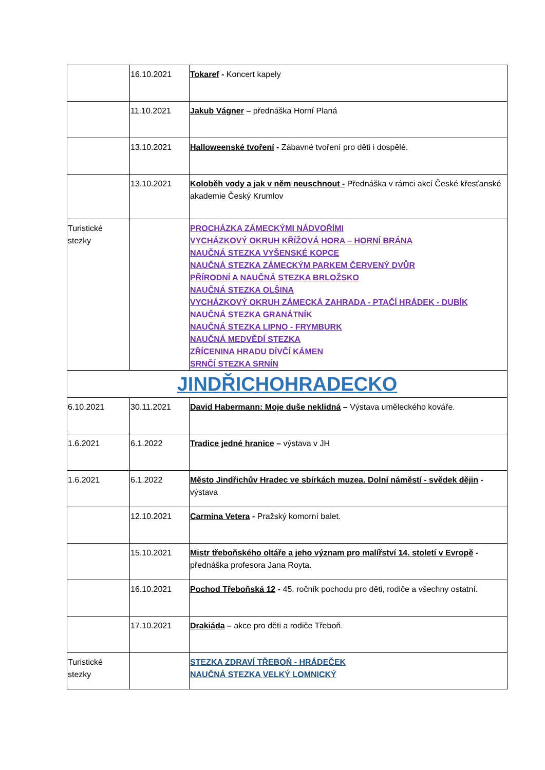| | 16.10.2021 | Tokaref - Koncert kapely |
| | 11.10.2021 | Jakub Vágner – přednáška Horní Planá |
| | 13.10.2021 | Halloweenské tvoření - Zábavné tvoření pro děti i dospělé. |
| | 13.10.2021 | Koloběh vody a jak v něm neuschnout - Přednáška v rámci akcí České křesťanské akademie Český Krumlov |
| Turistické stezky | | PROCHÁZKA ZÁMECKÝMI NÁDVOŘÍMI VYCHÁZKOVÝ OKRUH KŘÍŽOVÁ HORA – HORNÍ BRÁNA NAUČNÁ STEZKA VYŠENSKÉ KOPCE NAUČNÁ STEZKA ZÁMECKÝM PARKEM ČERVENÝ DVŮR PŘÍRODNÍ A NAUČNÁ STEZKA BRLOŽSKO NAUČNÁ STEZKA OLŠINA VYCHÁZKOVÝ OKRUH ZÁMECKÁ ZAHRADA - PTAČÍ HRÁDEK - DUBÍK NAUČNÁ STEZKA GRANÁTNÍK NAUČNÁ STEZKA LIPNO - FRYMBURK NAUČNÁ MEDVĚDÍ STEZKA ZŘÍCENINA HRADU DÍVČÍ KÁMEN SRNČÍ STEZKA SRNÍN |
| JINDŘICHOHRADECKO | | |
| 6.10.2021 | 30.11.2021 | David Habermann: Moje duše neklidná – Výstava uměleckého kováře. |
| 1.6.2021 | 6.1.2022 | Tradice jedné hranice – výstava v JH |
| 1.6.2021 | 6.1.2022 | Město Jindřichův Hradec ve sbírkách muzea. Dolní náměstí - svědek dějin - výstava |
| | 12.10.2021 | Carmina Vetera - Pražský komorní balet. |
| | 15.10.2021 | Mistr třeboňského oltáře a jeho význam pro malířství 14. století v Evropě - přednáška profesora Jana Royta. |
| | 16.10.2021 | Pochod Třeboňská 12 - 45. ročník pochodu pro děti, rodiče a všechny ostatní. |
| | 17.10.2021 | Drakiáda – akce pro děti a rodiče Třeboň. |
| Turistické stezky | | STEZKA ZDRAVÍ TŘEBOŇ - HRÁDEČEK NAUČNÁ STEZKA VELKÝ LOMNICKÝ |